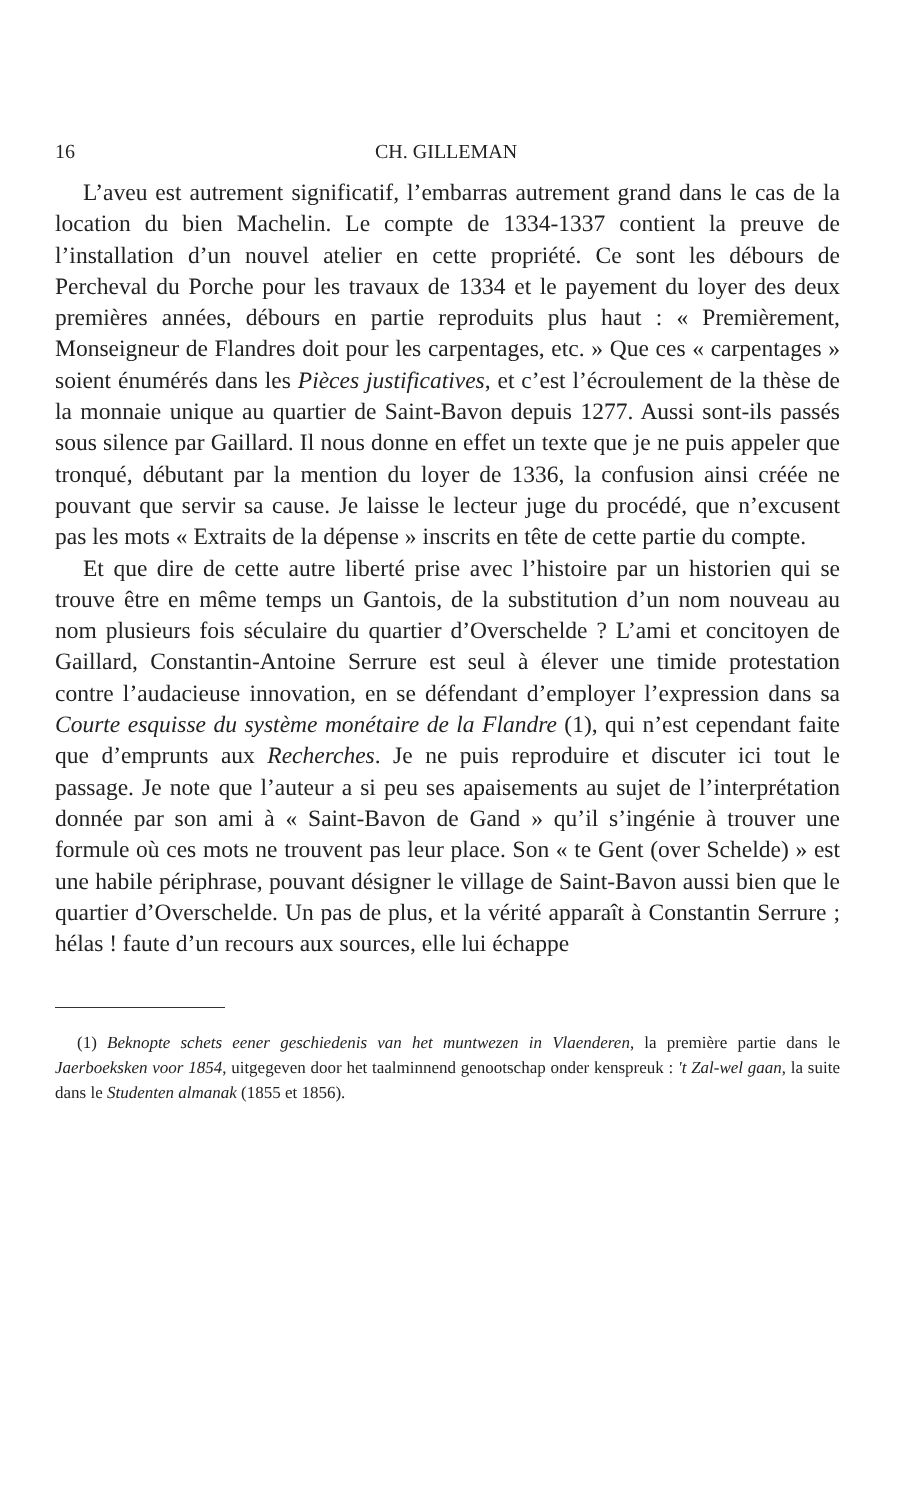16 CH. GILLEMAN
L’aveu est autrement significatif, l’embarras autrement grand dans le cas de la location du bien Machelin. Le compte de 1334-1337 contient la preuve de l’installation d’un nouvel atelier en cette propriété. Ce sont les débours de Percheval du Porche pour les travaux de 1334 et le payement du loyer des deux premières années, débours en partie reproduits plus haut : « Premièrement, Monseigneur de Flandres doit pour les carpentages, etc. » Que ces « carpentages » soient énumérés dans les Pièces justificatives, et c’est l’écroulement de la thèse de la monnaie unique au quartier de Saint-Bavon depuis 1277. Aussi sont-ils passés sous silence par Gaillard. Il nous donne en effet un texte que je ne puis appeler que tronqué, débutant par la mention du loyer de 1336, la confusion ainsi créée ne pouvant que servir sa cause. Je laisse le lecteur juge du procédé, que n’excusent pas les mots « Extraits de la dépense » inscrits en tête de cette partie du compte.
Et que dire de cette autre liberté prise avec l’histoire par un historien qui se trouve être en même temps un Gantois, de la substitution d’un nom nouveau au nom plusieurs fois séculaire du quartier d’Overschelde ? L’ami et concitoyen de Gaillard, Constantin-Antoine Serrure est seul à élever une timide protestation contre l’audacieuse innovation, en se défendant d’employer l’expression dans sa Courte esquisse du système monétaire de la Flandre (1), qui n’est cependant faite que d’emprunts aux Recherches. Je ne puis reproduire et discuter ici tout le passage. Je note que l’auteur a si peu ses apaisements au sujet de l’interprétation donnée par son ami à « Saint-Bavon de Gand » qu’il s’ingénie à trouver une formule où ces mots ne trouvent pas leur place. Son « te Gent (over Schelde) » est une habile périphrase, pouvant désigner le village de Saint-Bavon aussi bien que le quartier d’Overschelde. Un pas de plus, et la vérité apparaît à Constantin Serrure ; hélas ! faute d’un recours aux sources, elle lui échappe
(1) Beknopte schets eener geschiedenis van het muntwezen in Vlaenderen, la première partie dans le Jaerboeksken voor 1854, uitgegeven door het taalminnend genootschap onder kenspreuk : 't Zal-wel gaan, la suite dans le Studenten almanak (1855 et 1856).